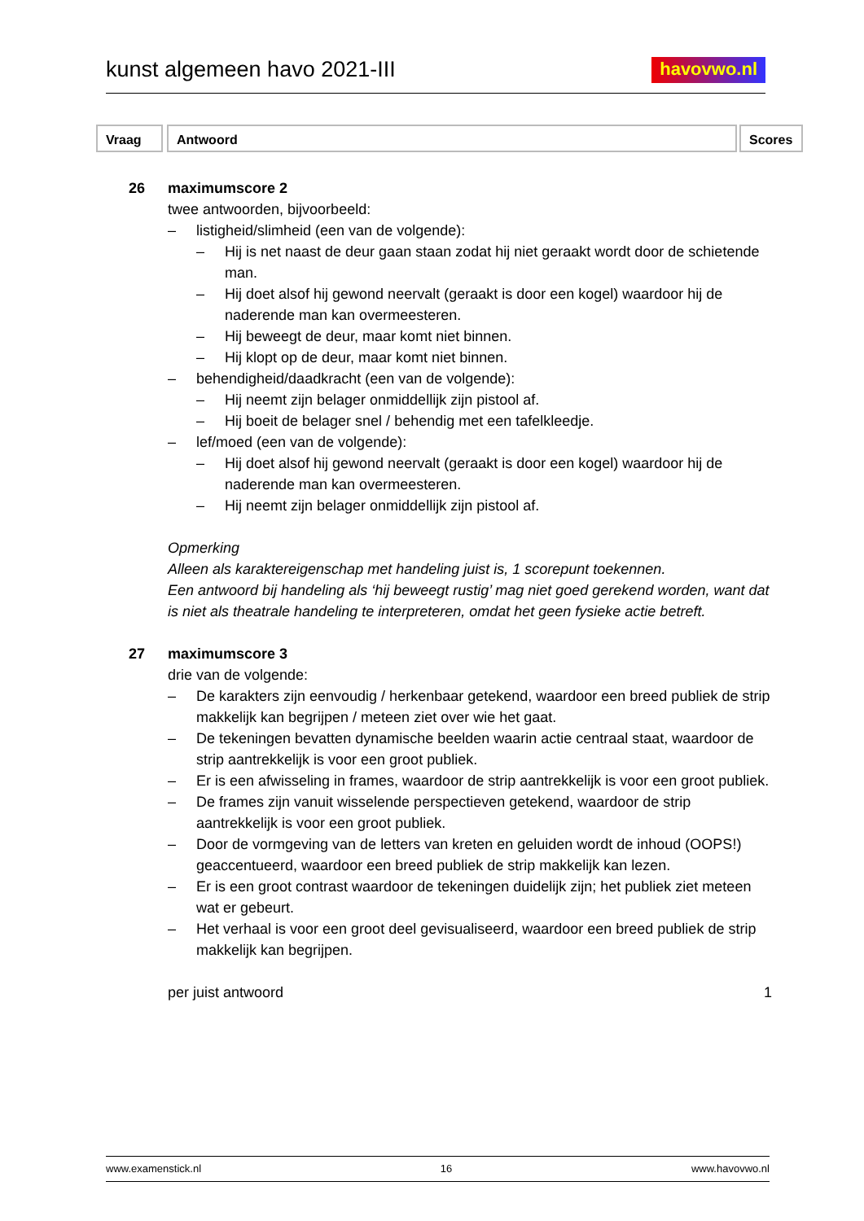kunst algemeen havo 2021-III
havovwo.nl
Vraag Antwoord Scores
26 maximumscore 2
twee antwoorden, bijvoorbeeld:
– listigheid/slimheid (een van de volgende):
– Hij is net naast de deur gaan staan zodat hij niet geraakt wordt door de schietende man.
– Hij doet alsof hij gewond neervalt (geraakt is door een kogel) waardoor hij de naderende man kan overmeesteren.
– Hij beweegt de deur, maar komt niet binnen.
– Hij klopt op de deur, maar komt niet binnen.
– behendigheid/daadkracht (een van de volgende):
– Hij neemt zijn belager onmiddellijk zijn pistool af.
– Hij boeit de belager snel / behendig met een tafelkleedje.
– lef/moed (een van de volgende):
– Hij doet alsof hij gewond neervalt (geraakt is door een kogel) waardoor hij de naderende man kan overmeesteren.
– Hij neemt zijn belager onmiddellijk zijn pistool af.
Opmerking
Alleen als karaktereigenschap met handeling juist is, 1 scorepunt toekennen.
Een antwoord bij handeling als ‘hij beweegt rustig’ mag niet goed gerekend worden, want dat is niet als theatrale handeling te interpreteren, omdat het geen fysieke actie betreft.
27 maximumscore 3
drie van de volgende:
– De karakters zijn eenvoudig / herkenbaar getekend, waardoor een breed publiek de strip makkelijk kan begrijpen / meteen ziet over wie het gaat.
– De tekeningen bevatten dynamische beelden waarin actie centraal staat, waardoor de strip aantrekkelijk is voor een groot publiek.
– Er is een afwisseling in frames, waardoor de strip aantrekkelijk is voor een groot publiek.
– De frames zijn vanuit wisselende perspectieven getekend, waardoor de strip aantrekkelijk is voor een groot publiek.
– Door de vormgeving van de letters van kreten en geluiden wordt de inhoud (OOPS!) geaccentueerd, waardoor een breed publiek de strip makkelijk kan lezen.
– Er is een groot contrast waardoor de tekeningen duidelijk zijn; het publiek ziet meteen wat er gebeurt.
– Het verhaal is voor een groot deel gevisualiseerd, waardoor een breed publiek de strip makkelijk kan begrijpen.
per juist antwoord 1
www.examenstick.nl 16 www.havovwo.nl